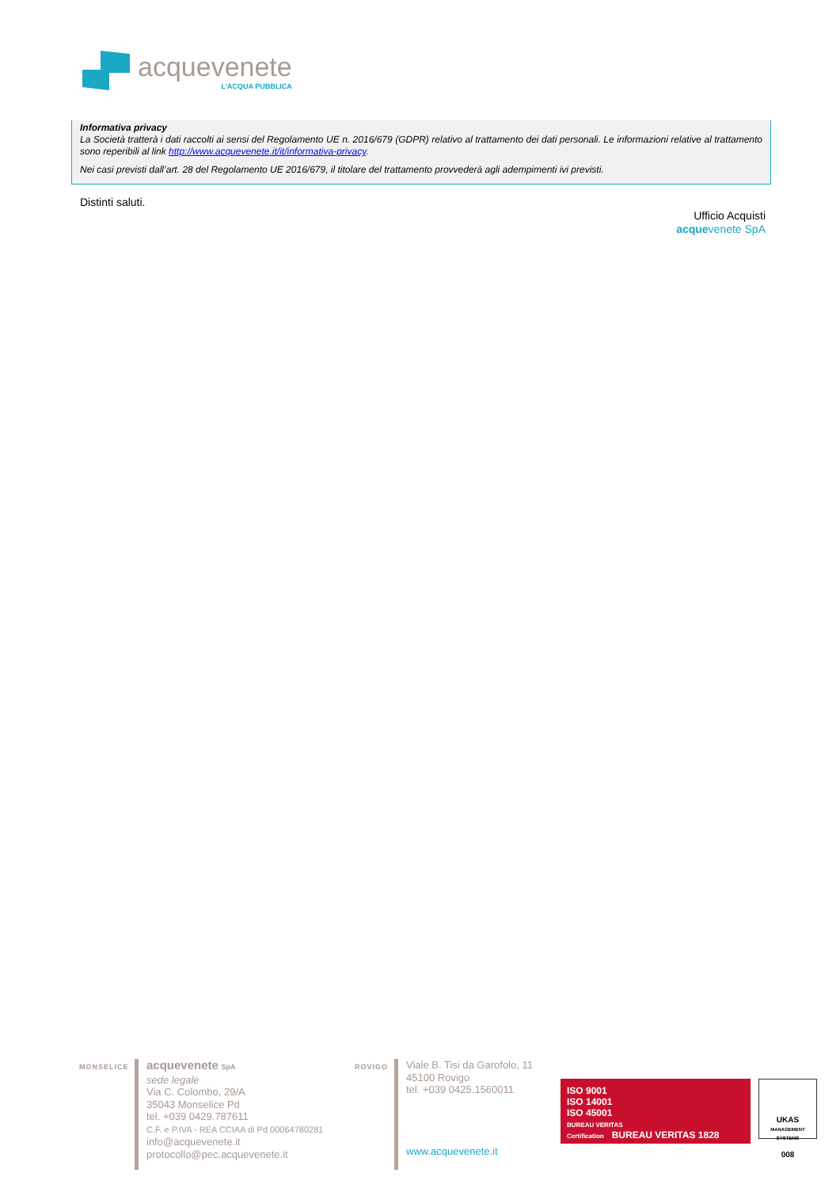acquevenete
L'ACQUA PUBBLICA
Informativa privacy
La Società tratterà i dati raccolti ai sensi del Regolamento UE n. 2016/679 (GDPR) relativo al trattamento dei dati personali. Le informazioni relative al trattamento sono reperibili al link http://www.acquevenete.it/it/informativa-privacy.
Nei casi previsti dall’art. 28 del Regolamento UE 2016/679, il titolare del trattamento provvederà agli adempimenti ivi previsti.
Distinti saluti.
Ufficio Acquisti
acquevenete SpA
MONSELICE
acquevenete SpA
sede legale
Via C. Colombo, 29/A
35043 Monselice Pd
tel. +039 0429.787611
C.F. e P.IVA - REA CCIAA di Pd 00064780281
info@acquevenete.it
protocollo@pec.acquevenete.it
ROVIGO
Viale B. Tisi da Garofolo, 11
45100 Rovigo
tel. +039 0425.1560011
www.acquevenete.it
ISO 9001
ISO 14001
ISO 45001
BUREAU VERITAS
Certification BUREAU VERITAS 1828
UKAS
MANAGEMENT SYSTEMS
008